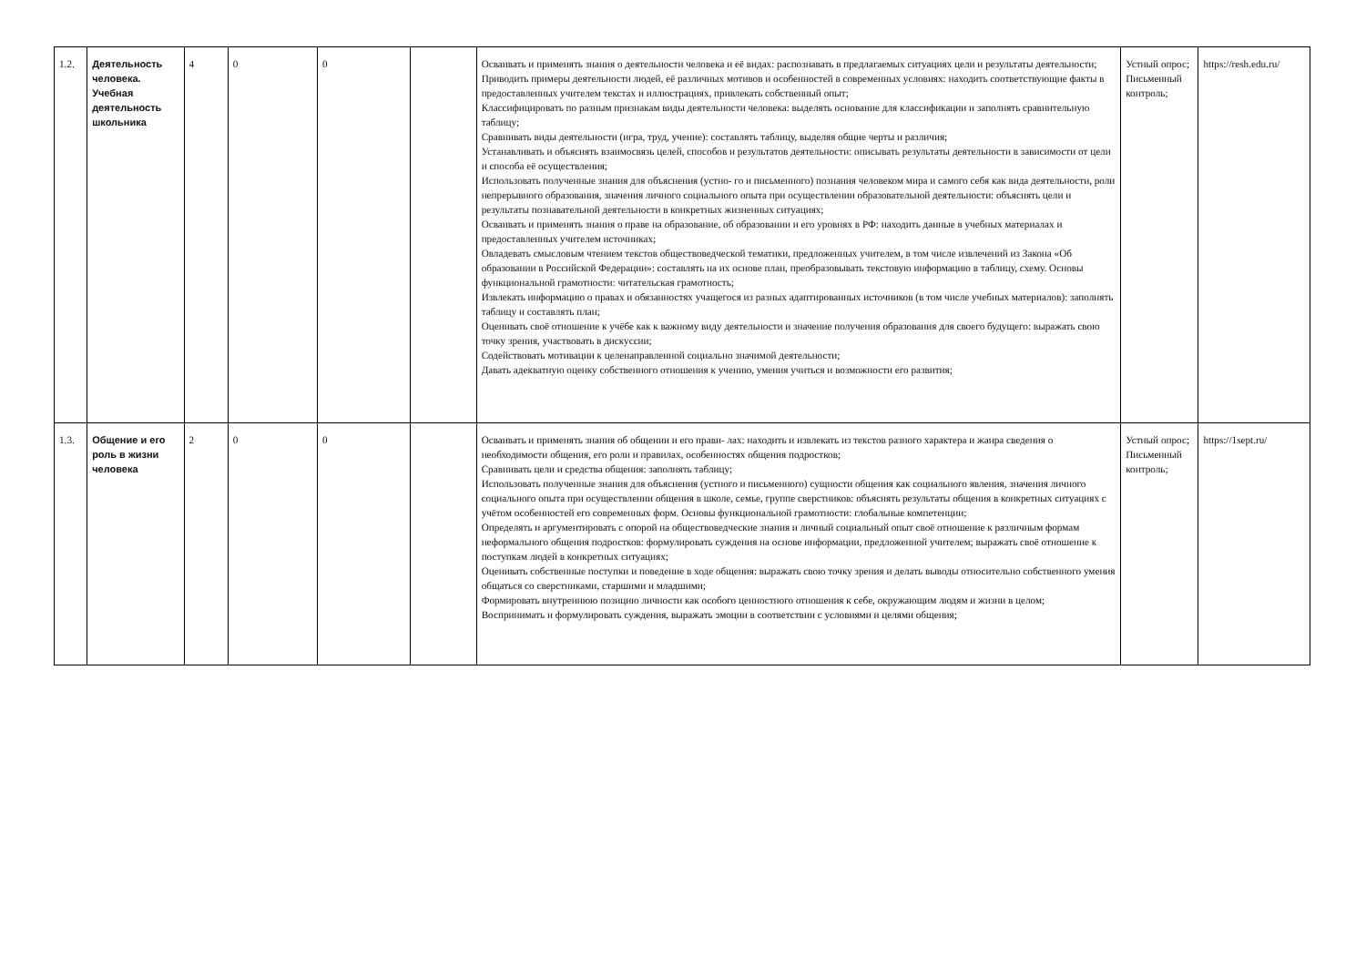| 1.2. | Деятельность человека. Учебная деятельность школьника | 4 | 0 | 0 | | Осваивать и применять знания о деятельности человека и её видах: распознавать в предлагаемых ситуациях цели и результаты деятельности; Приводить примеры деятельности людей, её различных мотивов и особенностей в современных условиях: находить соответствующие факты в предоставленных учителем текстах и иллюстрациях, привлекать собственный опыт; Классифицировать по разным признакам виды деятельности человека: выделять основание для классификации и заполнять сравнительную таблицу; Сравнивать виды деятельности (игра, труд, учение): составлять таблицу, выделяя общие черты и различия; Устанавливать и объяснять взаимосвязь целей, способов и результатов деятельности: описывать результаты деятельности в зависимости от цели и способа её осуществления; Использовать полученные знания для объяснения (устно- го и письменного) познания человеком мира и самого себя как вида деятельности, роли непрерывного образования, значения личного социального опыта при осуществлении образовательной деятельности: объяснять цели и результаты познавательной деятельности в конкретных жизненных ситуациях; Осваивать и применять знания о праве на образование, об образовании и его уровнях в РФ: находить данные в учебных материалах и предоставленных учителем источниках; Овладевать смысловым чтением текстов обществоведческой тематики, предложенных учителем, в том числе извлечений из Закона «Об образовании в Российской Федерации»: составлять на их основе план, преобразовывать текстовую информацию в таблицу, схему. Основы функциональной грамотности: читательская грамотность; Извлекать информацию о правах и обязанностях учащегося из разных адаптированных источников (в том числе учебных материалов): заполнять таблицу и составлять план; Оценивать своё отношение к учёбе как к важному виду деятельности и значение получения образования для своего будущего: выражать свою точку зрения, участвовать в дискуссии; Содействовать мотивации к целенаправленной социально значимой деятельности; Давать адекватную оценку собственного отношения к учению, умения учиться и возможности его развития; | Устный опрос; Письменный контроль; | https://resh.edu.ru/ |
| 1.3. | Общение и его роль в жизни человека | 2 | 0 | 0 | | Осваивать и применять знания об общении и его прави- лах: находить и извлекать из текстов разного характера и жанра сведения о необходимости общения, его роли и правилах, особенностях общения подростков; Сравнивать цели и средства общения: заполнять таблицу; Использовать полученные знания для объяснения (устного и письменного) сущности общения как социального явления, значения личного социального опыта при осуществлении общения в школе, семье, группе сверстников: объяснять результаты общения в конкретных ситуациях с учётом особенностей его современных форм. Основы функциональной грамотности: глобальные компетенции; Определять и аргументировать с опорой на обществоведческие знания и личный социальный опыт своё отношение к различным формам неформального общения подростков: формулировать суждения на основе информации, предложенной учителем; выражать своё отношение к поступкам людей в конкретных ситуациях; Оценивать собственные поступки и поведение в ходе общения: выражать свою точку зрения и делать выводы относительно собственного умения общаться со сверстниками, старшими и младшими; Формировать внутреннюю позицию личности как особого ценностного отношения к себе, окружающим людям и жизни в целом; Воспринимать и формулировать суждения, выражать эмоции в соответствии с условиями и целями общения; | Устный опрос; Письменный контроль; | https://1sept.ru/ |